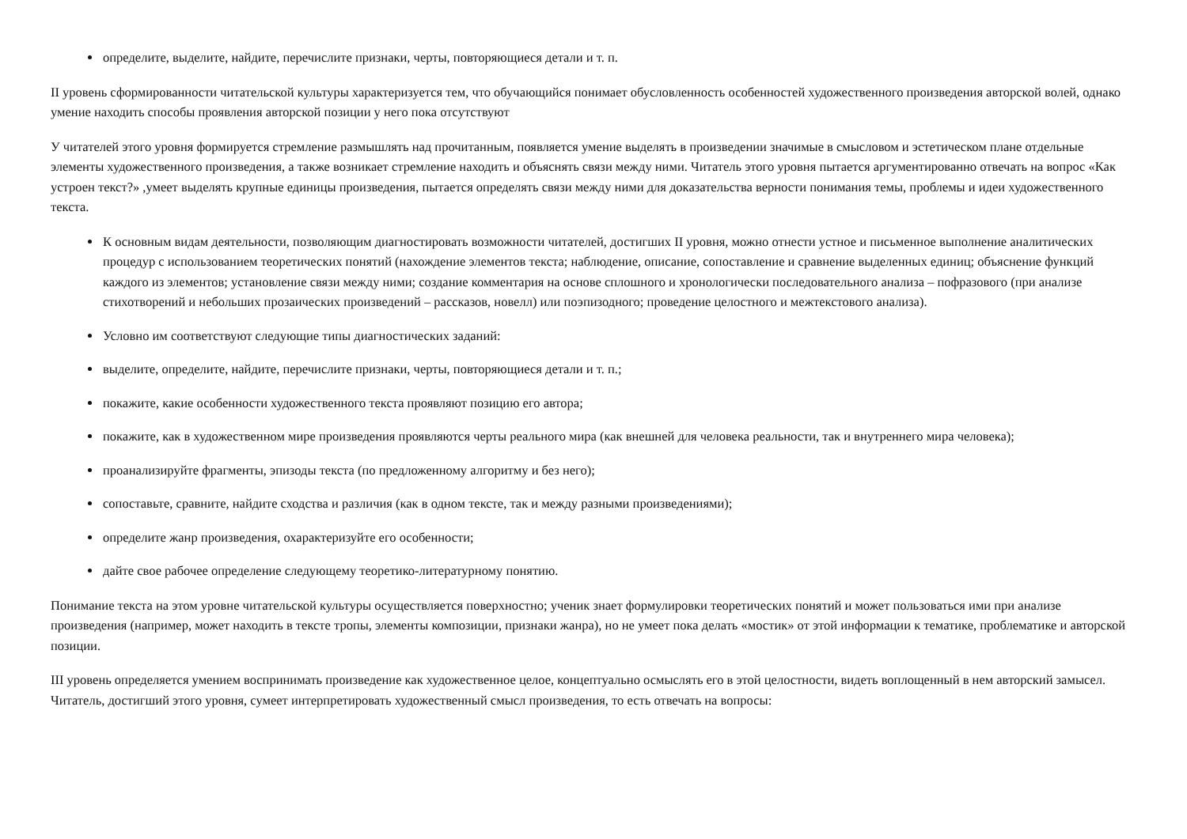определите, выделите, найдите, перечислите признаки, черты, повторяющиеся детали и т. п.
II уровень сформированности читательской культуры характеризуется тем, что обучающийся понимает обусловленность особенностей художественного произведения авторской волей, однако умение находить способы проявления авторской позиции у него пока отсутствуют
У читателей этого уровня формируется стремление размышлять над прочитанным, появляется умение выделять в произведении значимые в смысловом и эстетическом плане отдельные элементы художественного произведения, а также возникает стремление находить и объяснять связи между ними. Читатель этого уровня пытается аргументированно отвечать на вопрос «Как устроен текст?» ,умеет выделять крупные единицы произведения, пытается определять связи между ними для доказательства верности понимания темы, проблемы и идеи художественного текста.
К основным видам деятельности, позволяющим диагностировать возможности читателей, достигших II уровня, можно отнести устное и письменное выполнение аналитических процедур с использованием теоретических понятий (нахождение элементов текста; наблюдение, описание, сопоставление и сравнение выделенных единиц; объяснение функций каждого из элементов; установление связи между ними; создание комментария на основе сплошного и хронологически последовательного анализа – пофразового (при анализе стихотворений и небольших прозаических произведений – рассказов, новелл) или поэпизодного; проведение целостного и межтекстового анализа).
Условно им соответствуют следующие типы диагностических заданий:
выделите, определите, найдите, перечислите признаки, черты, повторяющиеся детали и т. п.;
покажите, какие особенности художественного текста проявляют позицию его автора;
покажите, как в художественном мире произведения проявляются черты реального мира (как внешней для человека реальности, так и внутреннего мира человека);
проанализируйте фрагменты, эпизоды текста (по предложенному алгоритму и без него);
сопоставьте, сравните, найдите сходства и различия (как в одном тексте, так и между разными произведениями);
определите жанр произведения, охарактеризуйте его особенности;
дайте свое рабочее определение следующему теоретико-литературному понятию.
Понимание текста на этом уровне читательской культуры осуществляется поверхностно; ученик знает формулировки теоретических понятий и может пользоваться ими при анализе произведения (например, может находить в тексте тропы, элементы композиции, признаки жанра), но не умеет пока делать «мостик» от этой информации к тематике, проблематике и авторской позиции.
III уровень определяется умением воспринимать произведение как художественное целое, концептуально осмыслять его в этой целостности, видеть воплощенный в нем авторский замысел. Читатель, достигший этого уровня, сумеет интерпретировать художественный смысл произведения, то есть отвечать на вопросы: